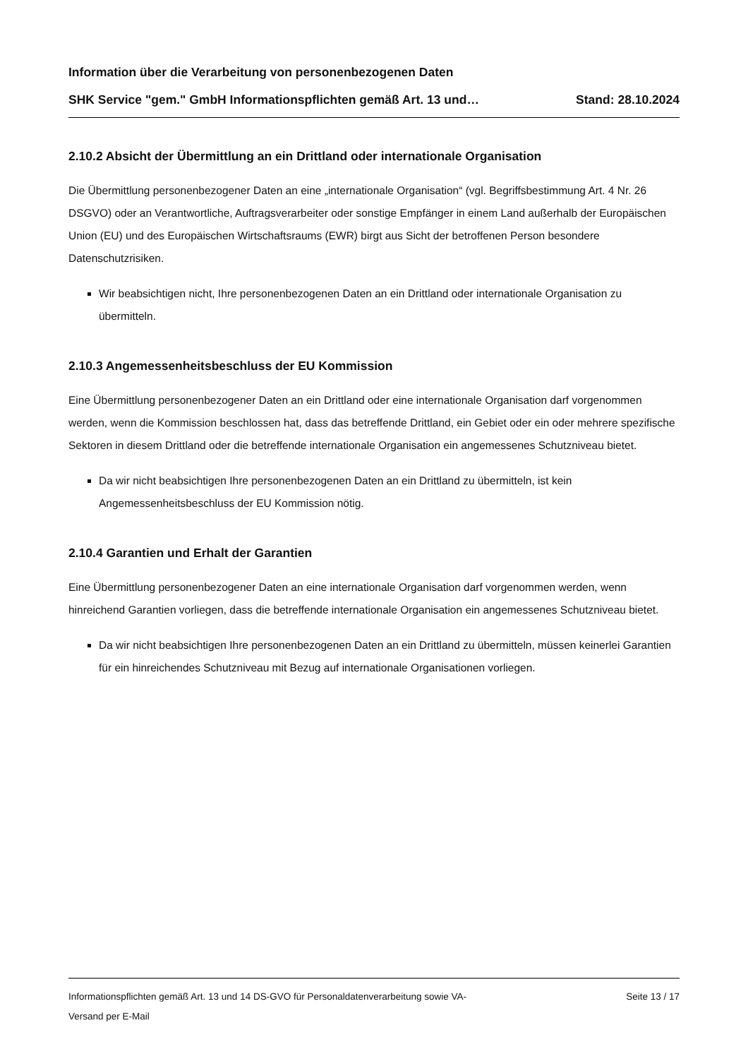Information über die Verarbeitung von personenbezogenen Daten
SHK Service "gem." GmbH Informationspflichten gemäß Art. 13 und… Stand: 28.10.2024
2.10.2 Absicht der Übermittlung an ein Drittland oder internationale Organisation
Die Übermittlung personenbezogener Daten an eine „internationale Organisation“ (vgl. Begriffsbestimmung Art. 4 Nr. 26 DSGVO) oder an Verantwortliche, Auftragsverarbeiter oder sonstige Empfänger in einem Land außerhalb der Europäischen Union (EU) und des Europäischen Wirtschaftsraums (EWR) birgt aus Sicht der betroffenen Person besondere Datenschutzrisiken.
Wir beabsichtigen nicht, Ihre personenbezogenen Daten an ein Drittland oder internationale Organisation zu übermitteln.
2.10.3 Angemessenheitsbeschluss der EU Kommission
Eine Übermittlung personenbezogener Daten an ein Drittland oder eine internationale Organisation darf vorgenommen werden, wenn die Kommission beschlossen hat, dass das betreffende Drittland, ein Gebiet oder ein oder mehrere spezifische Sektoren in diesem Drittland oder die betreffende internationale Organisation ein angemessenes Schutzniveau bietet.
Da wir nicht beabsichtigen Ihre personenbezogenen Daten an ein Drittland zu übermitteln, ist kein Angemessenheitsbeschluss der EU Kommission nötig.
2.10.4 Garantien und Erhalt der Garantien
Eine Übermittlung personenbezogener Daten an eine internationale Organisation darf vorgenommen werden, wenn hinreichend Garantien vorliegen, dass die betreffende internationale Organisation ein angemessenes Schutzniveau bietet.
Da wir nicht beabsichtigen Ihre personenbezogenen Daten an ein Drittland zu übermitteln, müssen keinerlei Garantien für ein hinreichendes Schutzniveau mit Bezug auf internationale Organisationen vorliegen.
Informationspflichten gemäß Art. 13 und 14 DS-GVO für Personaldatenverarbeitung sowie VA-
Versand per E-Mail Seite 13 / 17